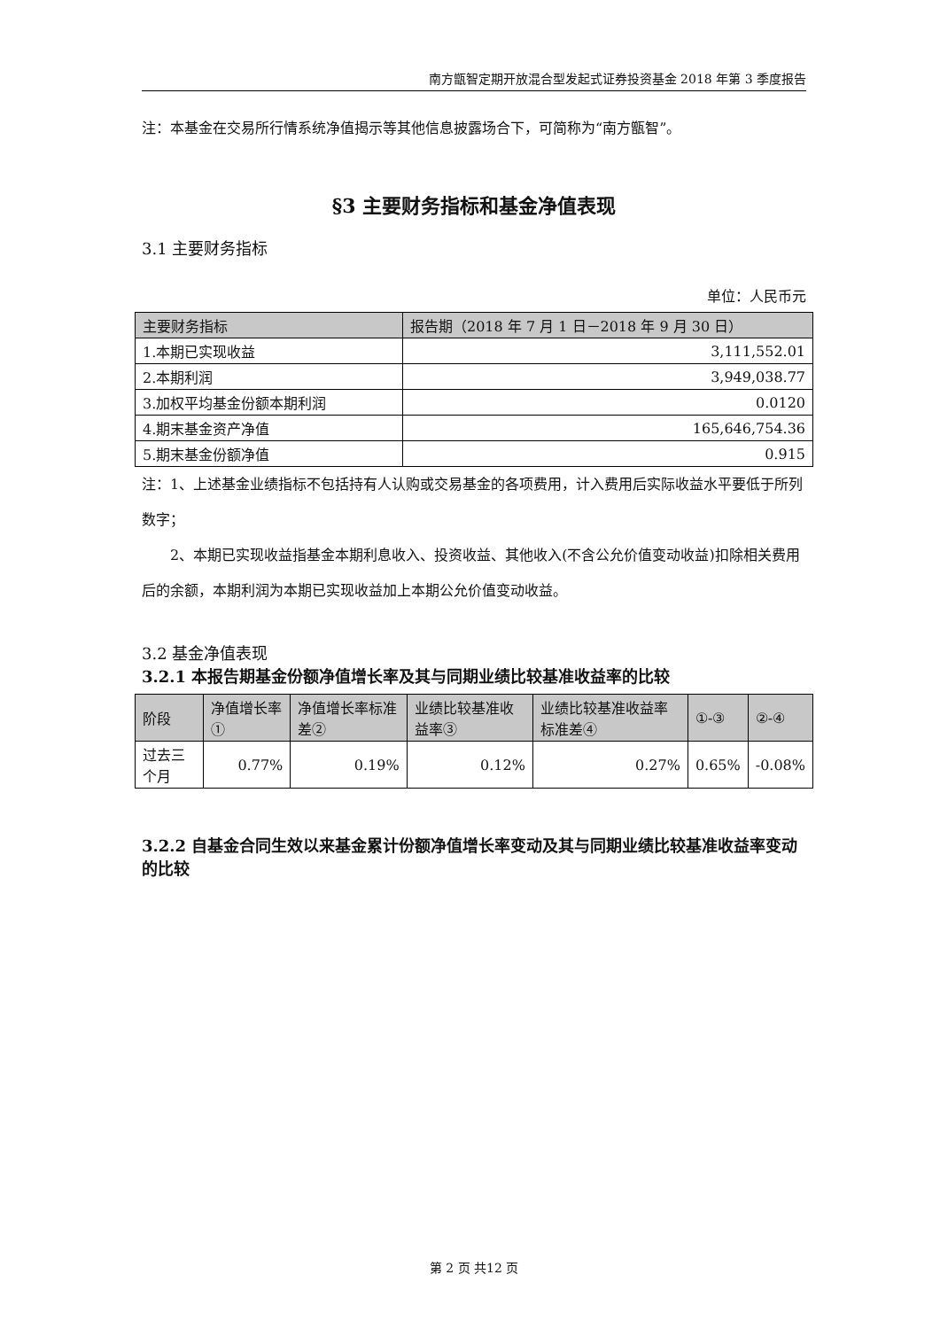南方甑智定期开放混合型发起式证券投资基金 2018 年第 3 季度报告
注：本基金在交易所行情系统净值揭示等其他信息披露场合下，可简称为“南方甑智”。
§3 主要财务指标和基金净值表现
3.1 主要财务指标
单位：人民币元
| 主要财务指标 | 报告期（2018 年 7 月 1 日－2018 年 9 月 30 日） |
| --- | --- |
| 1.本期已实现收益 | 3,111,552.01 |
| 2.本期利润 | 3,949,038.77 |
| 3.加权平均基金份额本期利润 | 0.0120 |
| 4.期末基金资产净值 | 165,646,754.36 |
| 5.期末基金份额净值 | 0.915 |
注：1、上述基金业绩指标不包括持有人认购或交易基金的各项费用，计入费用后实际收益水平要低于所列数字；
2、本期已实现收益指基金本期利息收入、投资收益、其他收入(不含公允价值变动收益)扣除相关费用后的余额，本期利润为本期已实现收益加上本期公允价值变动收益。
3.2 基金净值表现
3.2.1 本报告期基金份额净值增长率及其与同期业绩比较基准收益率的比较
| 阶段 | 净值增长率① | 净值增长率标准差② | 业绩比较基准收益率③ | 业绩比较基准收益率标准差④ | ①-③ | ②-④ |
| --- | --- | --- | --- | --- | --- | --- |
| 过去三个月 | 0.77% | 0.19% | 0.12% | 0.27% | 0.65% | -0.08% |
3.2.2 自基金合同生效以来基金累计份额净值增长率变动及其与同期业绩比较基准收益率变动的比较
第 2 页 共12 页